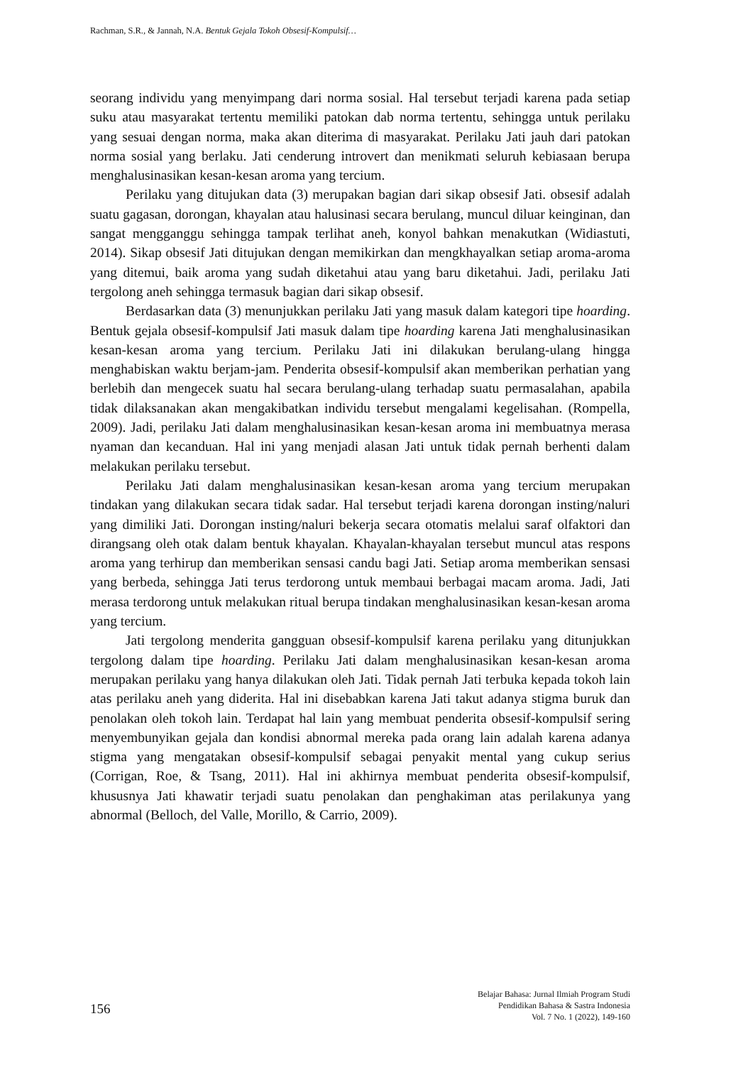Rachman, S.R., & Jannah, N.A. Bentuk Gejala Tokoh Obsesif-Kompulsif…
seorang individu yang menyimpang dari norma sosial. Hal tersebut terjadi karena pada setiap suku atau masyarakat tertentu memiliki patokan dab norma tertentu, sehingga untuk perilaku yang sesuai dengan norma, maka akan diterima di masyarakat. Perilaku Jati jauh dari patokan norma sosial yang berlaku. Jati cenderung introvert dan menikmati seluruh kebiasaan berupa menghalusinasikan kesan-kesan aroma yang tercium.
Perilaku yang ditujukan data (3) merupakan bagian dari sikap obsesif Jati. obsesif adalah suatu gagasan, dorongan, khayalan atau halusinasi secara berulang, muncul diluar keinginan, dan sangat mengganggu sehingga tampak terlihat aneh, konyol bahkan menakutkan (Widiastuti, 2014). Sikap obsesif Jati ditujukan dengan memikirkan dan mengkhayalkan setiap aroma-aroma yang ditemui, baik aroma yang sudah diketahui atau yang baru diketahui. Jadi, perilaku Jati tergolong aneh sehingga termasuk bagian dari sikap obsesif.
Berdasarkan data (3) menunjukkan perilaku Jati yang masuk dalam kategori tipe hoarding. Bentuk gejala obsesif-kompulsif Jati masuk dalam tipe hoarding karena Jati menghalusinasikan kesan-kesan aroma yang tercium. Perilaku Jati ini dilakukan berulang-ulang hingga menghabiskan waktu berjam-jam. Penderita obsesif-kompulsif akan memberikan perhatian yang berlebih dan mengecek suatu hal secara berulang-ulang terhadap suatu permasalahan, apabila tidak dilaksanakan akan mengakibatkan individu tersebut mengalami kegelisahan. (Rompella, 2009). Jadi, perilaku Jati dalam menghalusinasikan kesan-kesan aroma ini membuatnya merasa nyaman dan kecanduan. Hal ini yang menjadi alasan Jati untuk tidak pernah berhenti dalam melakukan perilaku tersebut.
Perilaku Jati dalam menghalusinasikan kesan-kesan aroma yang tercium merupakan tindakan yang dilakukan secara tidak sadar. Hal tersebut terjadi karena dorongan insting/naluri yang dimiliki Jati. Dorongan insting/naluri bekerja secara otomatis melalui saraf olfaktori dan dirangsang oleh otak dalam bentuk khayalan. Khayalan-khayalan tersebut muncul atas respons aroma yang terhirup dan memberikan sensasi candu bagi Jati. Setiap aroma memberikan sensasi yang berbeda, sehingga Jati terus terdorong untuk membaui berbagai macam aroma. Jadi, Jati merasa terdorong untuk melakukan ritual berupa tindakan menghalusinasikan kesan-kesan aroma yang tercium.
Jati tergolong menderita gangguan obsesif-kompulsif karena perilaku yang ditunjukkan tergolong dalam tipe hoarding. Perilaku Jati dalam menghalusinasikan kesan-kesan aroma merupakan perilaku yang hanya dilakukan oleh Jati. Tidak pernah Jati terbuka kepada tokoh lain atas perilaku aneh yang diderita. Hal ini disebabkan karena Jati takut adanya stigma buruk dan penolakan oleh tokoh lain. Terdapat hal lain yang membuat penderita obsesif-kompulsif sering menyembunyikan gejala dan kondisi abnormal mereka pada orang lain adalah karena adanya stigma yang mengatakan obsesif-kompulsif sebagai penyakit mental yang cukup serius (Corrigan, Roe, & Tsang, 2011). Hal ini akhirnya membuat penderita obsesif-kompulsif, khususnya Jati khawatir terjadi suatu penolakan dan penghakiman atas perilakunya yang abnormal (Belloch, del Valle, Morillo, & Carrio, 2009).
156
Belajar Bahasa: Jurnal Ilmiah Program Studi
Pendidikan Bahasa & Sastra Indonesia
Vol. 7 No. 1 (2022), 149-160